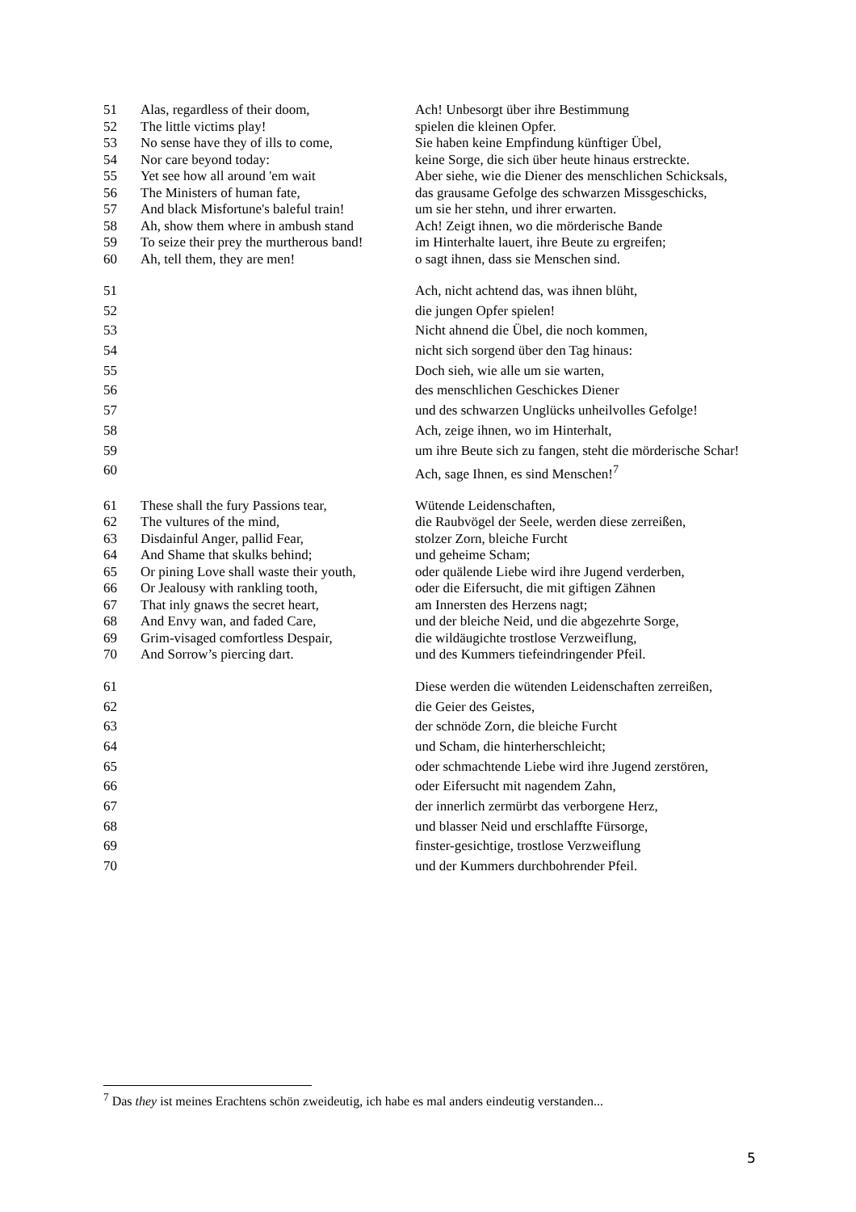| 51 | Alas, regardless of their doom, | Ach! Unbesorgt über ihre Bestimmung |
| 52 | The little victims play! | spielen die kleinen Opfer. |
| 53 | No sense have they of ills to come, | Sie haben keine Empfindung künftiger Übel, |
| 54 | Nor care beyond today: | keine Sorge, die sich über heute hinaus erstreckte. |
| 55 | Yet see how all around 'em wait | Aber siehe, wie die Diener des menschlichen Schicksals, |
| 56 | The Ministers of human fate, | das grausame Gefolge des schwarzen Missgeschicks, |
| 57 | And black Misfortune's baleful train! | um sie her stehn, und ihrer erwarten. |
| 58 | Ah, show them where in ambush stand | Ach! Zeigt ihnen, wo die mörderische Bande |
| 59 | To seize their prey the murtherous band! | im Hinterhalte lauert, ihre Beute zu ergreifen; |
| 60 | Ah, tell them, they are men! | o sagt ihnen, dass sie Menschen sind. |
| 51 | | Ach, nicht achtend das, was ihnen blüht, |
| 52 | | die jungen Opfer spielen! |
| 53 | | Nicht ahnend die Übel, die noch kommen, |
| 54 | | nicht sich sorgend über den Tag hinaus: |
| 55 | | Doch sieh, wie alle um sie warten, |
| 56 | | des menschlichen Geschickes Diener |
| 57 | | und des schwarzen Unglücks unheilvolles Gefolge! |
| 58 | | Ach, zeige ihnen, wo im Hinterhalt, |
| 59 | | um ihre Beute sich zu fangen, steht die mörderische Schar! |
| 60 | | Ach, sage Ihnen, es sind Menschen!<sup>7</sup> |
| 61 | These shall the fury Passions tear, | Wütende Leidenschaften, |
| 62 | The vultures of the mind, | die Raubvögel der Seele, werden diese zerreißen, |
| 63 | Disdainful Anger, pallid Fear, | stolzer Zorn, bleiche Furcht |
| 64 | And Shame that skulks behind; | und geheime Scham; |
| 65 | Or pining Love shall waste their youth, | oder quälende Liebe wird ihre Jugend verderben, |
| 66 | Or Jealousy with rankling tooth, | oder die Eifersucht, die mit giftigen Zähnen |
| 67 | That inly gnaws the secret heart, | am Innersten des Herzens nagt; |
| 68 | And Envy wan, and faded Care, | und der bleiche Neid, und die abgezehrte Sorge, |
| 69 | Grim-visaged comfortless Despair, | die wildäugichte trostlose Verzweiflung, |
| 70 | And Sorrow’s piercing dart. | und des Kummers tiefeindringender Pfeil. |
| 61 | | Diese werden die wütenden Leidenschaften zerreißen, |
| 62 | | die Geier des Geistes, |
| 63 | | der schnöde Zorn, die bleiche Furcht |
| 64 | | und Scham, die hinterherschleicht; |
| 65 | | oder schmachtende Liebe wird ihre Jugend zerstören, |
| 66 | | oder Eifersucht mit nagendem Zahn, |
| 67 | | der innerlich zermürbt das verborgene Herz, |
| 68 | | und blasser Neid und erschlaffte Fürsorge, |
| 69 | | finster-gesichtige, trostlose Verzweiflung |
| 70 | | und der Kummers durchbohrender Pfeil. |
<sup>7</sup> Das they ist meines Erachtens schön zweideutig, ich habe es mal anders eindeutig verstanden...
5